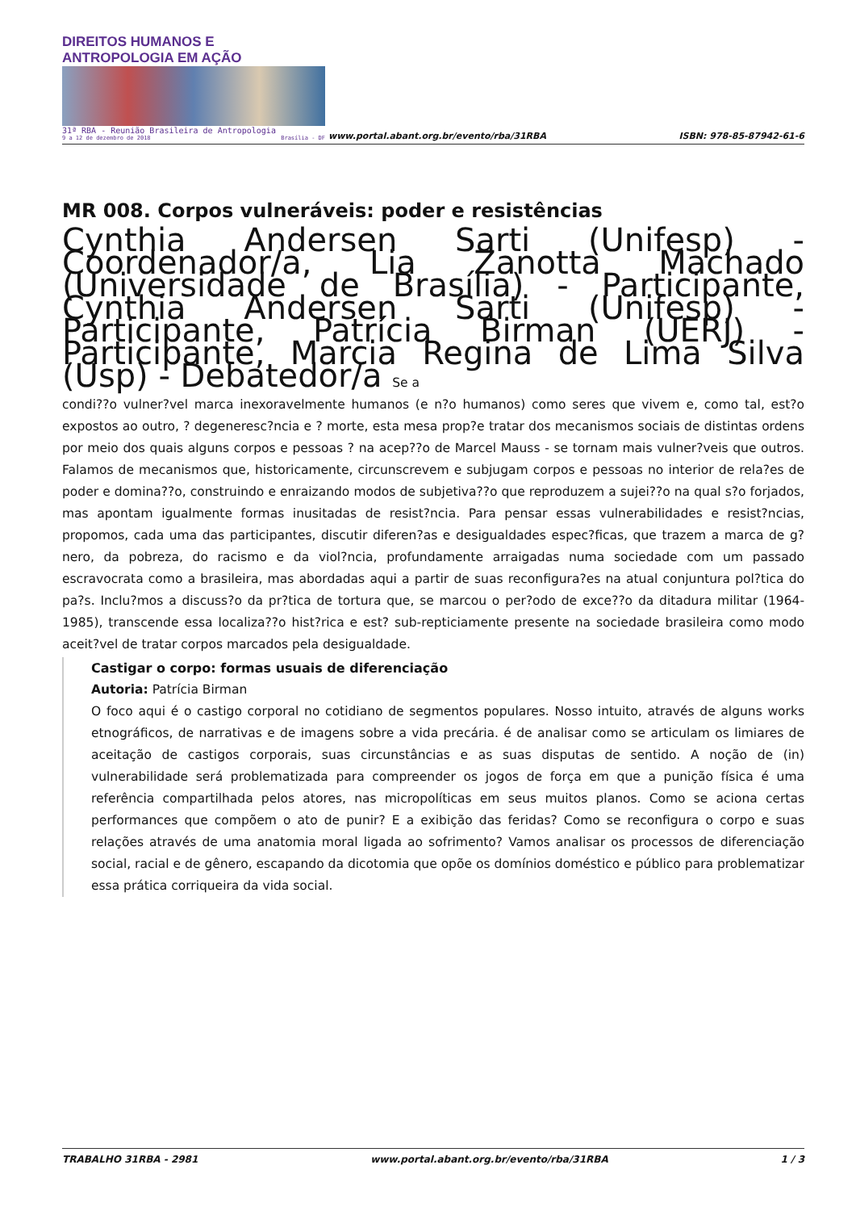DIREITOS HUMANOS E ANTROPOLOGIA EM AÇÃO
31ª RBA - Reunião Brasileira de Antropologia
9 a 12 de dezembro de 2018 Brasília - DF
www.portal.abant.org.br/evento/rba/31RBA
ISBN: 978-85-87942-61-6
MR 008. Corpos vulneráveis: poder e resistências
Cynthia Andersen Sarti (Unifesp) - Coordenador/a, Lia Zanotta Machado (Universidade de Brasília) - Participante, Cynthia Andersen Sarti (Unifesp) - Participante, Patrícia Birman (UERJ) - Participante, Marcia Regina de Lima Silva (Usp) - Debatedor/a Se a
condi??o vulner?vel marca inexoravelmente humanos (e n?o humanos) como seres que vivem e, como tal, est?o expostos ao outro, ? degeneresc?ncia e ? morte, esta mesa prop?e tratar dos mecanismos sociais de distintas ordens por meio dos quais alguns corpos e pessoas ? na acep??o de Marcel Mauss - se tornam mais vulner?veis que outros. Falamos de mecanismos que, historicamente, circunscrevem e subjugam corpos e pessoas no interior de rela?es de poder e domina??o, construindo e enraizando modos de subjetiva??o que reproduzem a sujei??o na qual s?o forjados, mas apontam igualmente formas inusitadas de resist?ncia. Para pensar essas vulnerabilidades e resist?ncias, propomos, cada uma das participantes, discutir diferen?as e desigualdades espec?ficas, que trazem a marca de g?nero, da pobreza, do racismo e da viol?ncia, profundamente arraigadas numa sociedade com um passado escravocrata como a brasileira, mas abordadas aqui a partir de suas reconfigura?es na atual conjuntura pol?tica do pa?s. Inclu?mos a discuss?o da pr?tica de tortura que, se marcou o per?odo de exce??o da ditadura militar (1964-1985), transcende essa localiza??o hist?rica e est? sub-repticiamente presente na sociedade brasileira como modo aceit?vel de tratar corpos marcados pela desigualdade.
Castigar o corpo: formas usuais de diferenciação
Autoria: Patrícia Birman
O foco aqui é o castigo corporal no cotidiano de segmentos populares. Nosso intuito, através de alguns works etnográficos, de narrativas e de imagens sobre a vida precária. é de analisar como se articulam os limiares de aceitação de castigos corporais, suas circunstâncias e as suas disputas de sentido. A noção de (in) vulnerabilidade será problematizada para compreender os jogos de força em que a punição física é uma referência compartilhada pelos atores, nas micropolíticas em seus muitos planos. Como se aciona certas performances que compõem o ato de punir? E a exibição das feridas? Como se reconfigura o corpo e suas relações através de uma anatomia moral ligada ao sofrimento? Vamos analisar os processos de diferenciação social, racial e de gênero, escapando da dicotomia que opõe os domínios doméstico e público para problematizar essa prática corriqueira da vida social.
TRABALHO 31RBA - 2981 www.portal.abant.org.br/evento/rba/31RBA 1 / 3